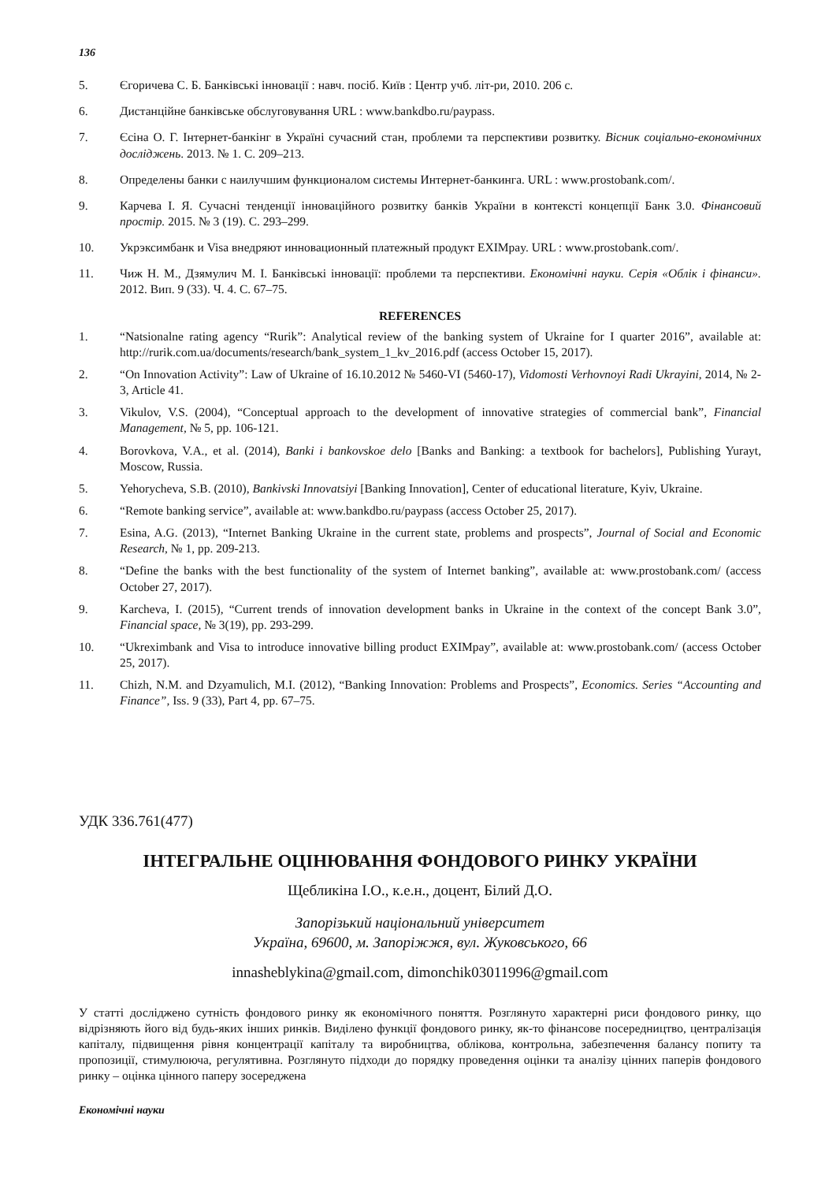136
5. Єгоричева С. Б. Банківські інновації : навч. посіб. Київ : Центр учб. літ-ри, 2010. 206 с.
6. Дистанційне банківське обслуговування URL : www.bankdbo.ru/paypass.
7. Єсіна О. Г. Інтернет-банкінг в Україні сучасний стан, проблеми та перспективи розвитку. Вісник соціально-економічних досліджень. 2013. № 1. С. 209–213.
8. Определены банки с наилучшим функционалом системы Интернет-банкинга. URL : www.prostobank.com/.
9. Карчева І. Я. Сучасні тенденції інноваційного розвитку банків України в контексті концепції Банк 3.0. Фінансовий простір. 2015. № 3 (19). С. 293–299.
10. Укрэксимбанк и Visa внедряют инновационный платежный продукт EXIMpay. URL : www.prostobank.com/.
11. Чиж Н. М., Дзямулич М. І. Банківські інновації: проблеми та перспективи. Економічні науки. Серія «Облік і фінанси». 2012. Вип. 9 (33). Ч. 4. С. 67–75.
REFERENCES
1. “Natsionalne rating agency “Rurik”: Analytical review of the banking system of Ukraine for I quarter 2016”, available at: http://rurik.com.ua/documents/research/bank_system_1_kv_2016.pdf (access October 15, 2017).
2. “On Innovation Activity”: Law of Ukraine of 16.10.2012 № 5460-VI (5460-17), Vidomosti Verhovnoyi Radi Ukrayini, 2014, № 2-3, Article 41.
3. Vikulov, V.S. (2004), “Conceptual approach to the development of innovative strategies of commercial bank”, Financial Management, № 5, pp. 106-121.
4. Borovkova, V.A., et al. (2014), Banki i bankovskoe delo [Banks and Banking: a textbook for bachelors], Publishing Yurayt, Moscow, Russia.
5. Yehorycheva, S.B. (2010), Bankivski Innovatsiyi [Banking Innovation], Center of educational literature, Kyiv, Ukraine.
6. “Remote banking service”, available at: www.bankdbo.ru/paypass (access October 25, 2017).
7. Esina, A.G. (2013), “Internet Banking Ukraine in the current state, problems and prospects”, Journal of Social and Economic Research, № 1, pp. 209-213.
8. “Define the banks with the best functionality of the system of Internet banking”, available at: www.prostobank.com/ (access October 27, 2017).
9. Karcheva, I. (2015), “Current trends of innovation development banks in Ukraine in the context of the concept Bank 3.0”, Financial space, № 3(19), pp. 293-299.
10. “Ukreximbank and Visa to introduce innovative billing product EXIMpay”, available at: www.prostobank.com/ (access October 25, 2017).
11. Chizh, N.M. and Dzyamulich, M.I. (2012), “Banking Innovation: Problems and Prospects”, Economics. Series “Accounting and Finance”, Iss. 9 (33), Part 4, pp. 67–75.
УДК 336.761(477)
ІНТЕГРАЛЬНЕ ОЦІНЮВАННЯ ФОНДОВОГО РИНКУ УКРАЇНИ
Щебликіна І.О., к.е.н., доцент, Білий Д.О.
Запорізький національний університет
Україна, 69600, м. Запоріжжя, вул. Жуковського, 66
innasheblykina@gmail.com, dimonchik03011996@gmail.com
У статті досліджено сутність фондового ринку як економічного поняття. Розглянуто характерні риси фондового ринку, що відрізняють його від будь-яких інших ринків. Виділено функції фондового ринку, як-то фінансове посередництво, централізація капіталу, підвищення рівня концентрації капіталу та виробництва, облікова, контрольна, забезпечення балансу попиту та пропозиції, стимулююча, регулятивна. Розглянуто підходи до порядку проведення оцінки та аналізу цінних паперів фондового ринку – оцінка цінного паперу зосереджена
Економічні науки